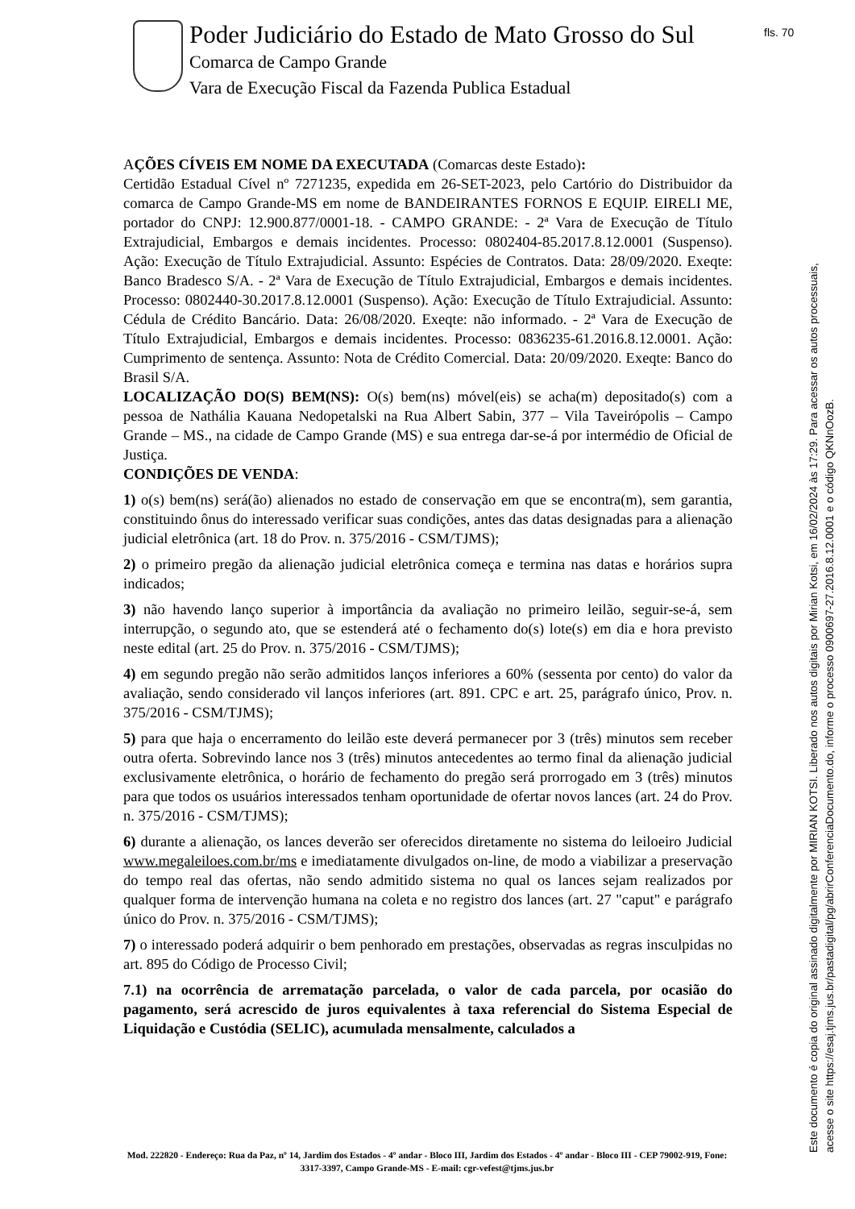Poder Judiciário do Estado de Mato Grosso do Sul
Comarca de Campo Grande
Vara de Execução Fiscal da Fazenda Publica Estadual
fls. 70
AÇÕES CÍVEIS EM NOME DA EXECUTADA (Comarcas deste Estado):
Certidão Estadual Cível nº 7271235, expedida em 26-SET-2023, pelo Cartório do Distribuidor da comarca de Campo Grande-MS em nome de BANDEIRANTES FORNOS E EQUIP. EIRELI ME, portador do CNPJ: 12.900.877/0001-18. - CAMPO GRANDE: - 2ª Vara de Execução de Título Extrajudicial, Embargos e demais incidentes. Processo: 0802404-85.2017.8.12.0001 (Suspenso). Ação: Execução de Título Extrajudicial. Assunto: Espécies de Contratos. Data: 28/09/2020. Exeqte: Banco Bradesco S/A. - 2ª Vara de Execução de Título Extrajudicial, Embargos e demais incidentes. Processo: 0802440-30.2017.8.12.0001 (Suspenso). Ação: Execução de Título Extrajudicial. Assunto: Cédula de Crédito Bancário. Data: 26/08/2020. Exeqte: não informado. - 2ª Vara de Execução de Título Extrajudicial, Embargos e demais incidentes. Processo: 0836235-61.2016.8.12.0001. Ação: Cumprimento de sentença. Assunto: Nota de Crédito Comercial. Data: 20/09/2020. Exeqte: Banco do Brasil S/A.
LOCALIZAÇÃO DO(S) BEM(NS): O(s) bem(ns) móvel(eis) se acha(m) depositado(s) com a pessoa de Nathália Kauana Nedopetalski na Rua Albert Sabin, 377 – Vila Taveirópolis – Campo Grande – MS., na cidade de Campo Grande (MS) e sua entrega dar-se-á por intermédio de Oficial de Justiça.
CONDIÇÕES DE VENDA:
1) o(s) bem(ns) será(ão) alienados no estado de conservação em que se encontra(m), sem garantia, constituindo ônus do interessado verificar suas condições, antes das datas designadas para a alienação judicial eletrônica (art. 18 do Prov. n. 375/2016 - CSM/TJMS);
2) o primeiro pregão da alienação judicial eletrônica começa e termina nas datas e horários supra indicados;
3) não havendo lanço superior à importância da avaliação no primeiro leilão, seguir-se-á, sem interrupção, o segundo ato, que se estenderá até o fechamento do(s) lote(s) em dia e hora previsto neste edital (art. 25 do Prov. n. 375/2016 - CSM/TJMS);
4) em segundo pregão não serão admitidos lanços inferiores a 60% (sessenta por cento) do valor da avaliação, sendo considerado vil lanços inferiores (art. 891. CPC e art. 25, parágrafo único, Prov. n. 375/2016 - CSM/TJMS);
5) para que haja o encerramento do leilão este deverá permanecer por 3 (três) minutos sem receber outra oferta. Sobrevindo lance nos 3 (três) minutos antecedentes ao termo final da alienação judicial exclusivamente eletrônica, o horário de fechamento do pregão será prorrogado em 3 (três) minutos para que todos os usuários interessados tenham oportunidade de ofertar novos lances (art. 24 do Prov. n. 375/2016 - CSM/TJMS);
6) durante a alienação, os lances deverão ser oferecidos diretamente no sistema do leiloeiro Judicial www.megaleiloes.com.br/ms e imediatamente divulgados on-line, de modo a viabilizar a preservação do tempo real das ofertas, não sendo admitido sistema no qual os lances sejam realizados por qualquer forma de intervenção humana na coleta e no registro dos lances (art. 27 "caput" e parágrafo único do Prov. n. 375/2016 - CSM/TJMS);
7) o interessado poderá adquirir o bem penhorado em prestações, observadas as regras insculpidas no art. 895 do Código de Processo Civil;
7.1) na ocorrência de arrematação parcelada, o valor de cada parcela, por ocasião do pagamento, será acrescido de juros equivalentes à taxa referencial do Sistema Especial de Liquidação e Custódia (SELIC), acumulada mensalmente, calculados a
Mod. 222820 - Endereço: Rua da Paz, nº 14, Jardim dos Estados - 4º andar - Bloco III, Jardim dos Estados - 4º andar - Bloco III - CEP 79002-919, Fone: 3317-3397, Campo Grande-MS - E-mail: cgr-vefest@tjms.jus.br
Este documento é copia do original assinado digitalmente por MIRIAN KOTSI. Liberado nos autos digitais por Mirian Kotsi, em 16/02/2024 às 17:29. Para acessar os autos processuais,
acesse o site https://esaj.tjms.jus.br/pastadigital/pg/abrirConferenciaDocumento.do, informe o processo 0900697-27.2016.8.12.0001 e o código QKNnOozB.